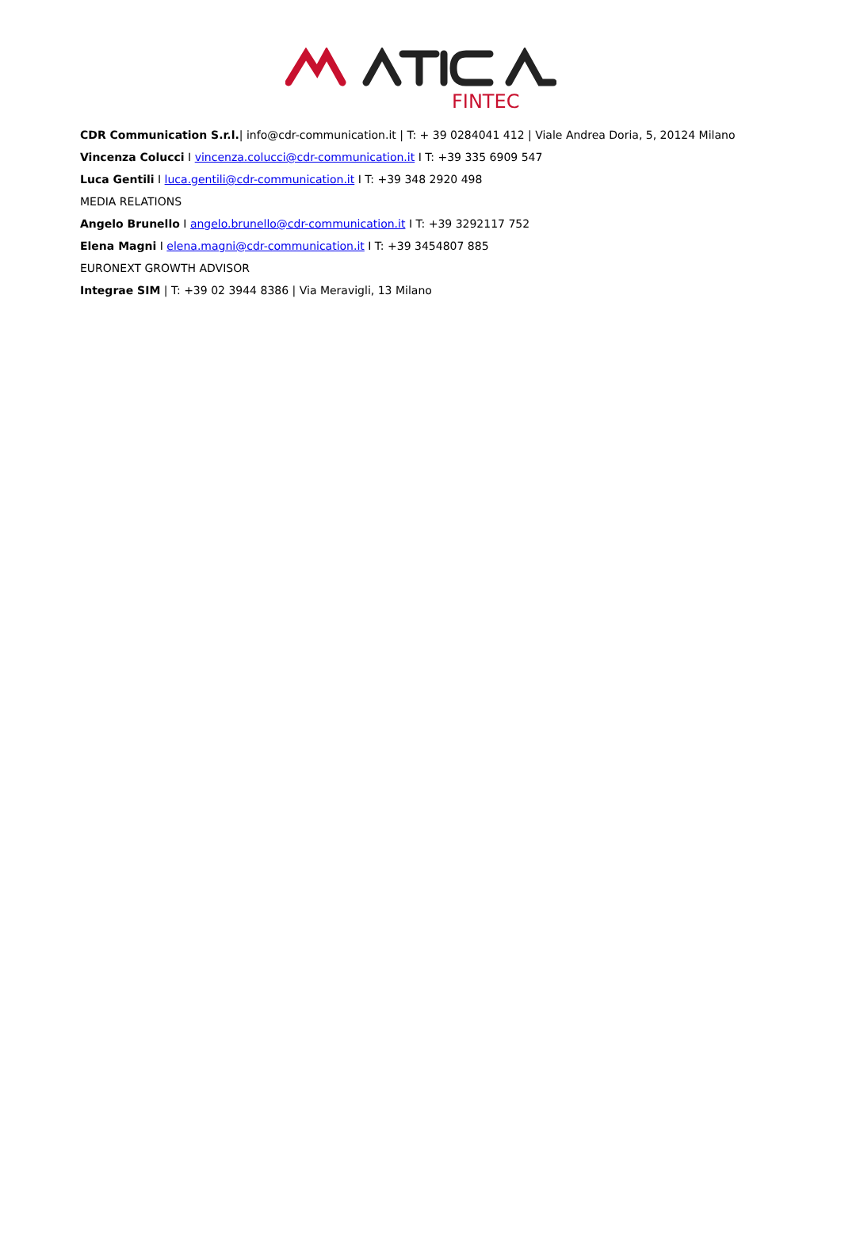FINTEC
CDR Communication S.r.l.| info@cdr-communication.it | T: + 39 0284041 412 | Viale Andrea Doria, 5, 20124 Milano
Vincenza Colucci I vincenza.colucci@cdr-communication.it I T: +39 335 6909 547
Luca Gentili I luca.gentili@cdr-communication.it I T: +39 348 2920 498
MEDIA RELATIONS
Angelo Brunello I angelo.brunello@cdr-communication.it I T: +39 3292117 752
Elena Magni I elena.magni@cdr-communication.it I T: +39 3454807 885
EURONEXT GROWTH ADVISOR
Integrae SIM | T: +39 02 3944 8386 | Via Meravigli, 13 Milano